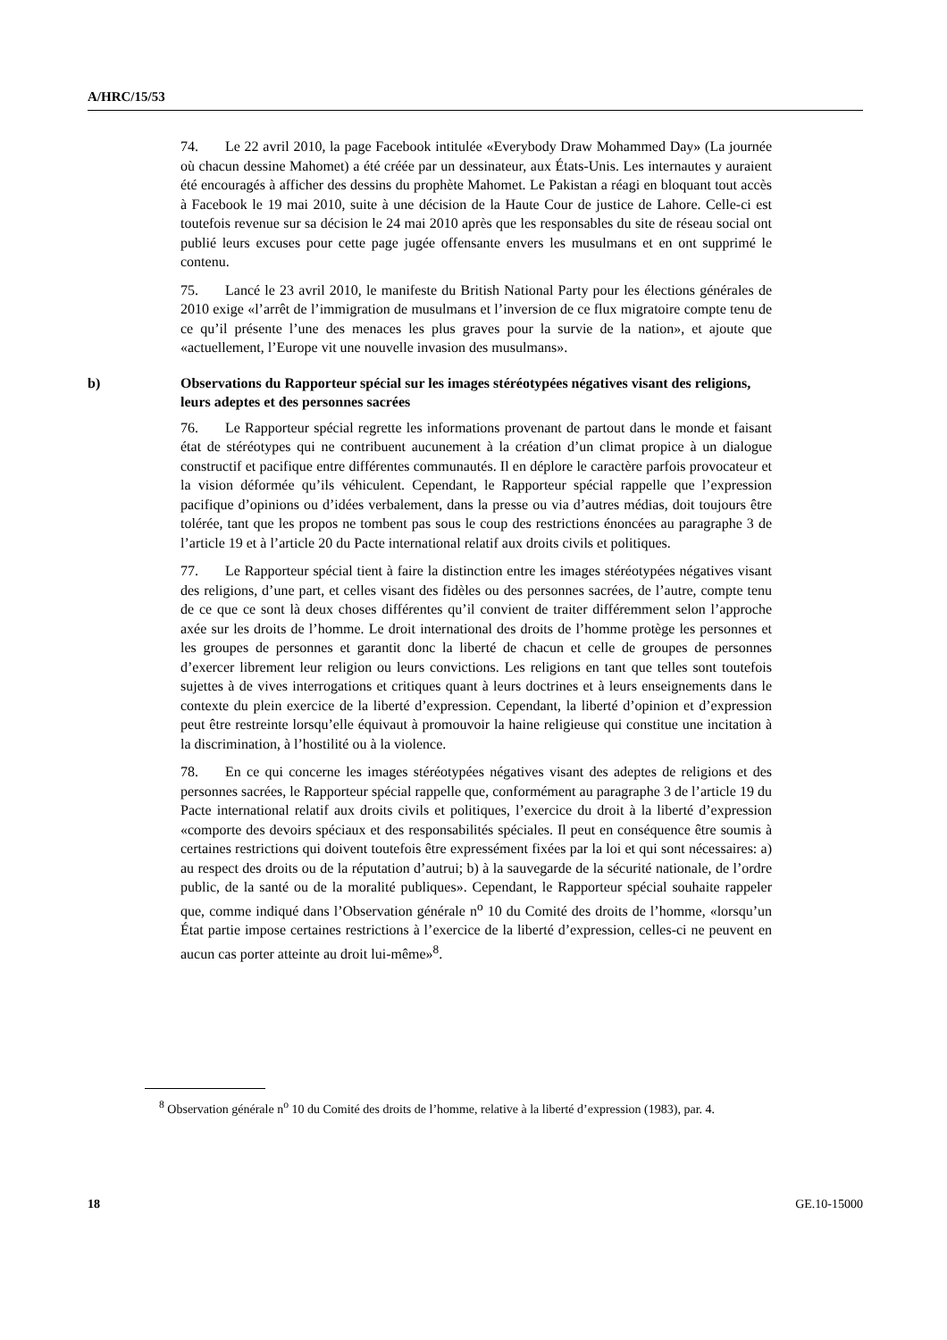A/HRC/15/53
74. Le 22 avril 2010, la page Facebook intitulée «Everybody Draw Mohammed Day» (La journée où chacun dessine Mahomet) a été créée par un dessinateur, aux États-Unis. Les internautes y auraient été encouragés à afficher des dessins du prophète Mahomet. Le Pakistan a réagi en bloquant tout accès à Facebook le 19 mai 2010, suite à une décision de la Haute Cour de justice de Lahore. Celle-ci est toutefois revenue sur sa décision le 24 mai 2010 après que les responsables du site de réseau social ont publié leurs excuses pour cette page jugée offensante envers les musulmans et en ont supprimé le contenu.
75. Lancé le 23 avril 2010, le manifeste du British National Party pour les élections générales de 2010 exige «l’arrêt de l’immigration de musulmans et l’inversion de ce flux migratoire compte tenu de ce qu’il présente l’une des menaces les plus graves pour la survie de la nation», et ajoute que «actuellement, l’Europe vit une nouvelle invasion des musulmans».
b) Observations du Rapporteur spécial sur les images stéréotypées négatives visant des religions, leurs adeptes et des personnes sacrées
76. Le Rapporteur spécial regrette les informations provenant de partout dans le monde et faisant état de stéréotypes qui ne contribuent aucunement à la création d’un climat propice à un dialogue constructif et pacifique entre différentes communautés. Il en déplore le caractère parfois provocateur et la vision déformée qu’ils véhiculent. Cependant, le Rapporteur spécial rappelle que l’expression pacifique d’opinions ou d’idées verbalement, dans la presse ou via d’autres médias, doit toujours être tolérée, tant que les propos ne tombent pas sous le coup des restrictions énoncées au paragraphe 3 de l’article 19 et à l’article 20 du Pacte international relatif aux droits civils et politiques.
77. Le Rapporteur spécial tient à faire la distinction entre les images stéréotypées négatives visant des religions, d’une part, et celles visant des fidèles ou des personnes sacrées, de l’autre, compte tenu de ce que ce sont là deux choses différentes qu’il convient de traiter différemment selon l’approche axée sur les droits de l’homme. Le droit international des droits de l’homme protège les personnes et les groupes de personnes et garantit donc la liberté de chacun et celle de groupes de personnes d’exercer librement leur religion ou leurs convictions. Les religions en tant que telles sont toutefois sujettes à de vives interrogations et critiques quant à leurs doctrines et à leurs enseignements dans le contexte du plein exercice de la liberté d’expression. Cependant, la liberté d’opinion et d’expression peut être restreinte lorsqu’elle équivaut à promouvoir la haine religieuse qui constitue une incitation à la discrimination, à l’hostilité ou à la violence.
78. En ce qui concerne les images stéréotypées négatives visant des adeptes de religions et des personnes sacrées, le Rapporteur spécial rappelle que, conformément au paragraphe 3 de l’article 19 du Pacte international relatif aux droits civils et politiques, l’exercice du droit à la liberté d’expression «comporte des devoirs spéciaux et des responsabilités spéciales. Il peut en conséquence être soumis à certaines restrictions qui doivent toutefois être expressément fixées par la loi et qui sont nécessaires: a) au respect des droits ou de la réputation d’autrui; b) à la sauvegarde de la sécurité nationale, de l’ordre public, de la santé ou de la moralité publiques». Cependant, le Rapporteur spécial souhaite rappeler que, comme indiqué dans l’Observation générale n<sup>o</sup> 10 du Comité des droits de l’homme, «lorsqu’un État partie impose certaines restrictions à l’exercice de la liberté d’expression, celles-ci ne peuvent en aucun cas porter atteinte au droit lui-même»<sup>8</sup>.
<sup>8</sup> Observation générale n<sup>o</sup> 10 du Comité des droits de l’homme, relative à la liberté d’expression (1983), par. 4.
18 GE.10-15000